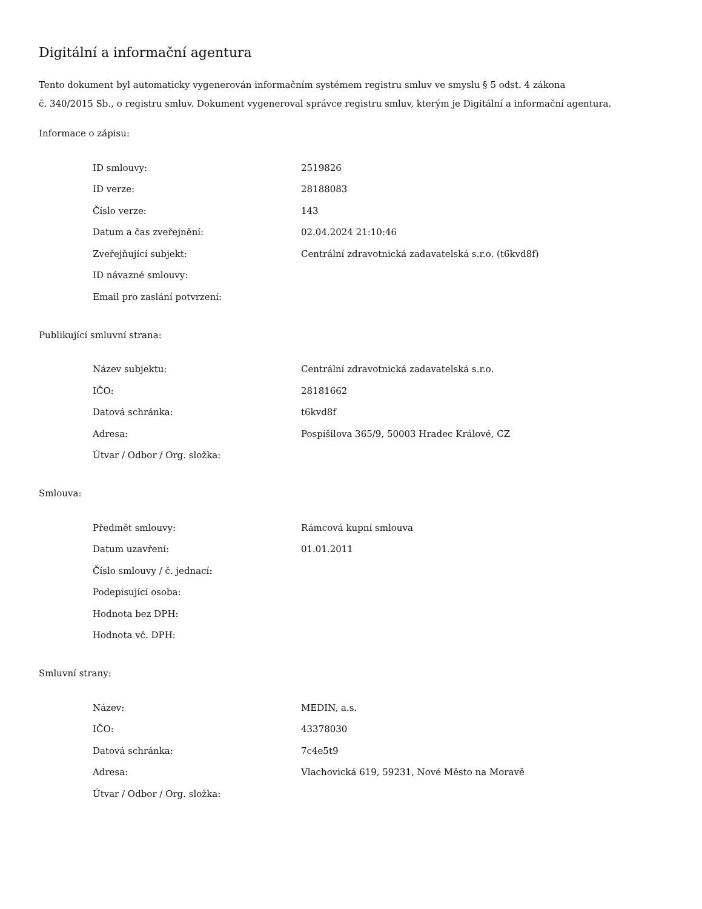Digitální a informační agentura
Tento dokument byl automaticky vygenerován informačním systémem registru smluv ve smyslu § 5 odst. 4 zákona
č. 340/2015 Sb., o registru smluv. Dokument vygeneroval správce registru smluv, kterým je Digitální a informační agentura.
Informace o zápisu:
| ID smlouvy: | 2519826 |
| ID verze: | 28188083 |
| Číslo verze: | 143 |
| Datum a čas zveřejnění: | 02.04.2024 21:10:46 |
| Zveřejňující subjekt: | Centrální zdravotnická zadavatelská s.r.o. (t6kvd8f) |
| ID návazné smlouvy: | |
| Email pro zaslání potvrzení: | |
Publikující smluvní strana:
| Název subjektu: | Centrální zdravotnická zadavatelská s.r.o. |
| IČO: | 28181662 |
| Datová schránka: | t6kvd8f |
| Adresa: | Pospíšilova 365/9, 50003 Hradec Králové, CZ |
| Útvar / Odbor / Org. složka: | |
Smlouva:
| Předmět smlouvy: | Rámcová kupní smlouva |
| Datum uzavření: | 01.01.2011 |
| Číslo smlouvy / č. jednací: | |
| Podepisující osoba: | |
| Hodnota bez DPH: | |
| Hodnota vč. DPH: | |
Smluvní strany:
| Název: | MEDIN, a.s. |
| IČO: | 43378030 |
| Datová schránka: | 7c4e5t9 |
| Adresa: | Vlachovická 619, 59231, Nové Město na Moravě |
| Útvar / Odbor / Org. složka: | |